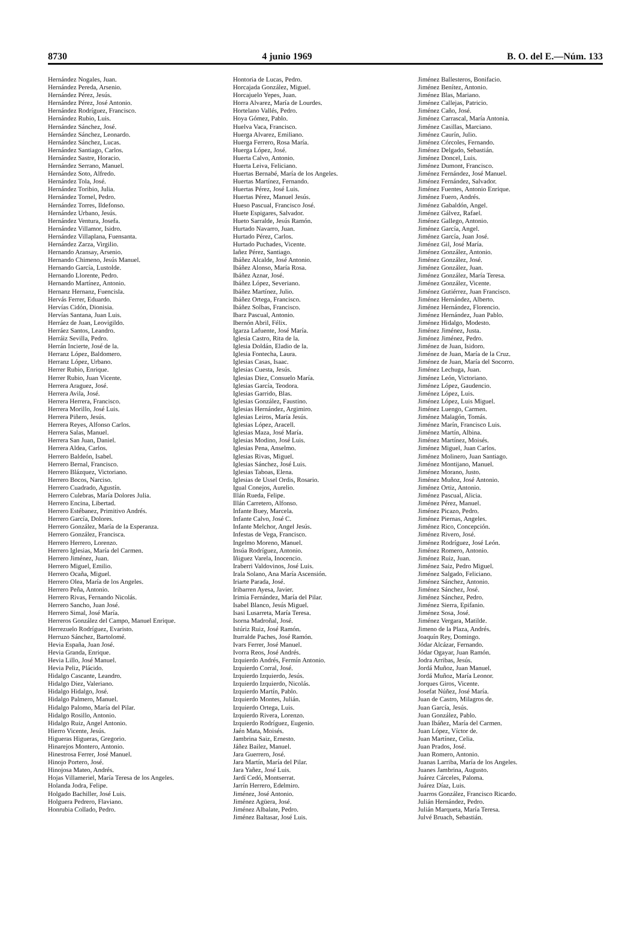8730 4 junio 1969 B. O. del E.—Núm. 133
Hernández Nogales, Juan.
Hernández Pereda, Arsenio.
Hernández Pérez, Jesús.
Hernández Pérez, José Antonio.
Hernández Rodríguez, Francisco.
Hernández Rubio, Luis.
Hernández Sánchez, José.
Hernández Sánchez, Leonardo.
Hernández Sánchez, Lucas.
Hernández Santiago, Carlos.
Hernández Sastre, Horacio.
Hernández Serrano, Manuel.
Hernández Soto, Alfredo.
Hernández Tola, José.
Hernández Toribio, Julia.
Hernández Tornel, Pedro.
Hernández Torres, Ildefonso.
Hernández Urbano, Jesús.
Hernández Ventura, Josefa.
Hernández Villamor, Isidro.
Hernández Villaplana, Fuensanta.
Hernández Zarza, Virgilio.
Hernando Aransay, Arsenio.
Hernando Chimeno, Jesús Manuel.
Hernando García, Lustolde.
Hernando Llorente, Pedro.
Hernando Martínez, Antonio.
Hernanz Hernanz, Fuencisla.
Hervás Ferrer, Eduardo.
Hervías Cidón, Dionisia.
Hervías Santana, Juan Luis.
Herráez de Juan, Leovigildo.
Herráez Santos, Leandro.
Herráiz Sevilla, Pedro.
Herrán Incierte, José de la.
Herranz López, Baldomero.
Herranz López, Urbano.
Herrer Rubio, Enrique.
Herrer Rubio, Juan Vicente.
Herrera Araguez, José.
Herrera Avila, José.
Herrera Herrera, Francisco.
Herrera Morillo, José Luis.
Herrera Piñero, Jesús.
Herrera Reyes, Alfonso Carlos.
Herrera Salas, Manuel.
Herrera San Juan, Daniel.
Herrera Aldea, Carlos.
Herrero Baldeón, Isabel.
Herrero Bernal, Francisco.
Herrero Blázquez, Victoriano.
Herrero Bocos, Narciso.
Herrero Cuadrado, Agustín.
Herrero Culebras, María Dolores Julia.
Herrero Encina, Libertad.
Herrero Estébanez, Primitivo Andrés.
Herrero García, Dolores.
Herrero González, María de la Esperanza.
Herrero González, Francisca.
Herrero Herrero, Lorenzo.
Herrero Iglesias, María del Carmen.
Herrero Jiménez, Juan.
Herrero Miguel, Emilio.
Herrero Ocaña, Miguel.
Herrero Olea, María de los Angeles.
Herrero Peña, Antonio.
Herrero Rivas, Fernando Nicolás.
Herrero Sancho, Juan José.
Herrero Simal, José María.
Herreros González del Campo, Manuel Enrique.
Herrezuelo Rodríguez, Evaristo.
Herruzo Sánchez, Bartolomé.
Hevia España, Juan José.
Hevia Granda, Enrique.
Hevia Lillo, José Manuel.
Hevia Peliz, Plácido.
Hidalgo Cascante, Leandro.
Hidalgo Diez, Valeriano.
Hidalgo Hidalgo, José.
Hidalgo Palmero, Manuel.
Hidalgo Palomo, María del Pilar.
Hidalgo Rosillo, Antonio.
Hidalgo Ruiz, Angel Antonio.
Hierro Vicente, Jesús.
Higueras Higueras, Gregorio.
Hinarejos Montero, Antonio.
Hinestrosa Ferrer, José Manuel.
Hinojo Portero, José.
Hinojosa Mateo, Andrés.
Hojas Villameriel, María Teresa de los Angeles.
Holanda Jodra, Felipe.
Holgado Bachiller, José Luis.
Holguera Pedrero, Flaviano.
Honrubia Collado, Pedro.
Hontoria de Lucas, Pedro.
Horcajada González, Miguel.
Horcajuelo Yepes, Juan.
Horra Alvarez, María de Lourdes.
Hortelano Vallés, Pedro.
Hoya Gómez, Pablo.
Huelva Vaca, Francisco.
Huerga Alvarez, Emiliano.
Huerga Ferrero, Rosa María.
Huerga López, José.
Huerta Calvo, Antonio.
Huerta Leiva, Feliciano.
Huertas Bernabé, María de los Angeles.
Huertas Martínez, Fernando.
Huertas Pérez, José Luis.
Huertas Pérez, Manuel Jesús.
Hueso Pascual, Francisco José.
Huete Espigares, Salvador.
Hueto Sarralde, Jesús Ramón.
Hurtado Navarro, Juan.
Hurtado Pérez, Carlos.
Hurtado Puchades, Vicente.
Iañez Pérez, Santiago.
Ibáñez Alcalde, José Antonio.
Ibáñez Alonso, María Rosa.
Ibáñez Aznar, José.
Ibáñez López, Severiano.
Ibáñez Martínez, Julio.
Ibáñez Ortega, Francisco.
Ibáñez Solbas, Francisco.
Ibarz Pascual, Antonio.
Ibernón Abril, Félix.
Igarza Lafuente, José María.
Iglesia Castro, Rita de la.
Iglesia Doldán, Eladio de la.
Iglesia Fontecha, Laura.
Iglesias Casas, Isaac.
Iglesias Cuesta, Jesús.
Iglesias Diez, Consuelo María.
Iglesias García, Teodora.
Iglesias Garrido, Blas.
Iglesias González, Faustino.
Iglesias Hernández, Argimiro.
Iglesias Leiros, María Jesús.
Iglesias López, Aracell.
Iglesias Maza, José María.
Iglesias Modino, José Luis.
Iglesias Pena, Anselmo.
Iglesias Rivas, Miguel.
Iglesias Sánchez, José Luis.
Iglesias Taboas, Elena.
Iglesias de Ussel Ordis, Rosario.
Igual Conejos, Aurelio.
Illán Rueda, Felipe.
Illán Carretero, Alfonso.
Infante Buey, Marcela.
Infante Calvo, José C.
Infante Melchor, Angel Jesús.
Infestas de Vega, Francisco.
Ingelmo Moreno, Manuel.
Insúa Rodríguez, Antonio.
Iñiguez Varela, Inocencio.
Iraberri Valdovinos, José Luis.
Irala Solano, Ana María Ascensión.
Iriarte Parada, José.
Iribarren Ayesa, Javier.
Irimia Fernández, María del Pilar.
Isabel Blanco, Jesús Miguel.
Isasi Lusarreta, María Teresa.
Isorna Madroñal, José.
Istúriz Ruiz, José Ramón.
Iturralde Paches, José Ramón.
Ivars Ferrer, José Manuel.
Ivorra Reos, José Andrés.
Izquierdo Andrés, Fermín Antonio.
Izquierdo Corral, José.
Izquierdo Izquierdo, Jesús.
Izquierdo Izquierdo, Nicolás.
Izquierdo Martín, Pablo.
Izquierdo Montes, Julián.
Izquierdo Ortega, Luis.
Izquierdo Rivera, Lorenzo.
Izquierdo Rodríguez, Eugenio.
Jaén Mata, Moisés.
Jambrina Saiz, Ernesto.
Jáñez Bailez, Manuel.
Jara Guerrero, José.
Jara Martín, María del Pilar.
Jara Yañez, José Luis.
Jardí Cedó, Montserrat.
Jarrín Herrero, Edelmiro.
Jiménez, José Antonio.
Jiménez Agüera, José.
Jiménez Albalate, Pedro.
Jiménez Baltasar, José Luis.
Jiménez Ballesteros, Bonifacio.
Jiménez Benítez, Antonio.
Jiménez Blas, Mariano.
Jiménez Callejas, Patricio.
Jiménez Caño, José.
Jiménez Carrascal, María Antonia.
Jiménez Casillas, Marciano.
Jiménez Caurín, Julio.
Jiménez Córcoles, Fernando.
Jiménez Delgado, Sebastián.
Jiménez Doncel, Luis.
Jiménez Dumont, Francisco.
Jiménez Fernández, José Manuel.
Jiménez Fernández, Salvador.
Jiménez Fuentes, Antonio Enrique.
Jiménez Fuero, Andrés.
Jiménez Gabaldón, Angel.
Jiménez Gálvez, Rafael.
Jiménez Gallego, Antonio.
Jiménez García, Angel.
Jiménez García, Juan José.
Jiménez Gil, José María.
Jiménez González, Antonio.
Jiménez González, José.
Jiménez González, Juan.
Jiménez González, María Teresa.
Jiménez González, Vicente.
Jiménez Gutiérrez, Juan Francisco.
Jiménez Hernández, Alberto.
Jiménez Hernández, Florencio.
Jiménez Hernández, Juan Pablo.
Jiménez Hidalgo, Modesto.
Jiménez Jiménez, Justa.
Jiménez Jiménez, Pedro.
Jiménez de Juan, Isidoro.
Jiménez de Juan, María de la Cruz.
Jiménez de Juan, María del Socorro.
Jiménez Lechuga, Juan.
Jiménez León, Victoriano.
Jiménez López, Gaudencio.
Jiménez López, Luis.
Jiménez López, Luis Miguel.
Jiménez Luengo, Carmen.
Jiménez Malagón, Tomás.
Jiménez Marín, Francisco Luis.
Jiménez Martín, Albina.
Jiménez Martínez, Moisés.
Jiménez Miguel, Juan Carlos.
Jiménez Molinero, Juan Santiago.
Jiménez Montijano, Manuel.
Jiménez Morano, Justo.
Jiménez Muñoz, José Antonio.
Jiménez Ortiz, Antonio.
Jiménez Pascual, Alicia.
Jiménez Pérez, Manuel.
Jiménez Picazo, Pedro.
Jiménez Piernas, Angeles.
Jiménez Rico, Concepción.
Jiménez Rivero, José.
Jiménez Rodríguez, José León.
Jiménez Romero, Antonio.
Jiménez Ruiz, Juan.
Jiménez Saiz, Pedro Miguel.
Jiménez Salgado, Feliciano.
Jiménez Sánchez, Antonio.
Jiménez Sánchez, José.
Jiménez Sánchez, Pedro.
Jiménez Sierra, Epifanio.
Jiménez Sosa, José.
Jiménez Vergara, Matilde.
Jimeno de la Plaza, Andrés.
Joaquín Rey, Domingo.
Jódar Alcázar, Fernando.
Jódar Ogayar, Juan Ramón.
Jodra Arribas, Jesús.
Jordá Muñoz, Juan Manuel.
Jordá Muñoz, María Leonor.
Jorques Giros, Vicente.
Josefat Núñez, José María.
Juan de Castro, Milagros de.
Juan García, Jesús.
Juan González, Pablo.
Juan Ibáñez, María del Carmen.
Juan López, Víctor de.
Juan Martínez, Celia.
Juan Prados, José.
Juan Romero, Antonio.
Juanas Larriba, María de los Angeles.
Juanes Jambrina, Augusto.
Juárez Cárceles, Paloma.
Juárez Díaz, Luis.
Juarros González, Francisco Ricardo.
Julián Hernández, Pedro.
Julián Marqueta, María Teresa.
Julvé Bruach, Sebastián.